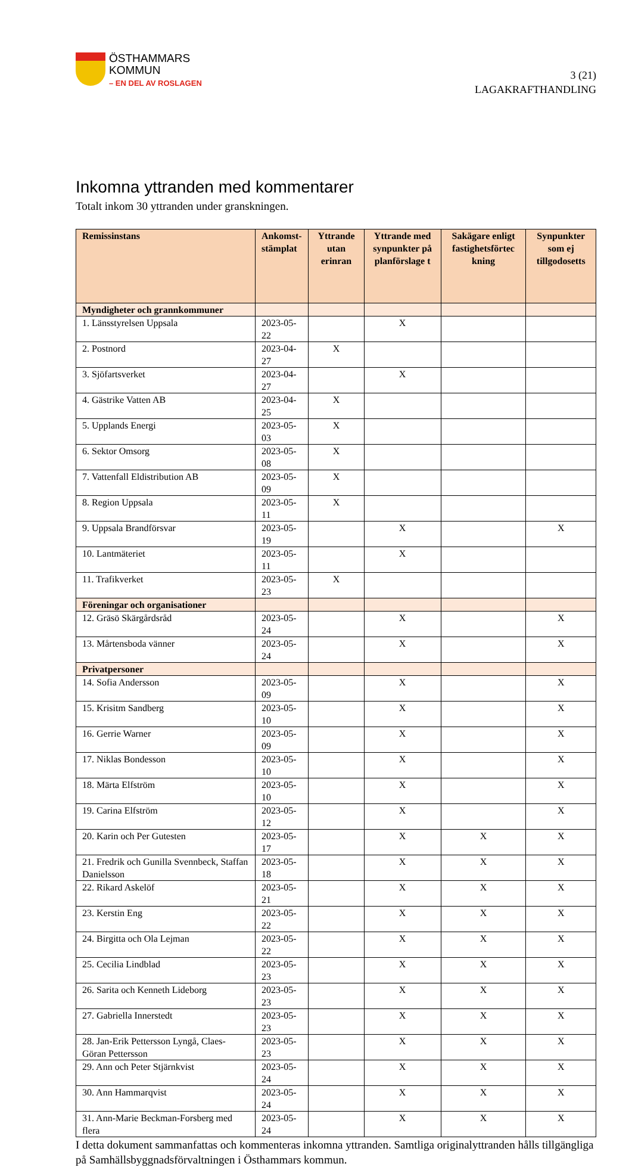ÖSTHAMMARS
KOMMUN
– EN DEL AV ROSLAGEN
3 (21)
LAGAKRAFTHANDLING
Inkomna yttranden med kommentarer
Totalt inkom 30 yttranden under granskningen.
| Remissinstans | Ankomst- stämplat | Yttrande utan erinran | Yttrande med synpunkter på planförslage t | Sakägare enligt fastighetsförtec kning | Synpunkter som ej tillgodosetts |
| --- | --- | --- | --- | --- | --- |
| Myndigheter och grannkommuner | | | | | |
| 1. Länsstyrelsen Uppsala | 2023-05-22 | | X | | |
| 2. Postnord | 2023-04-27 | X | | | |
| 3. Sjöfartsverket | 2023-04-27 | | X | | |
| 4. Gästrike Vatten AB | 2023-04-25 | X | | | |
| 5. Upplands Energi | 2023-05-03 | X | | | |
| 6. Sektor Omsorg | 2023-05-08 | X | | | |
| 7. Vattenfall Eldistribution AB | 2023-05-09 | X | | | |
| 8. Region Uppsala | 2023-05-11 | X | | | |
| 9. Uppsala Brandförsvar | 2023-05-19 | | X | | X |
| 10. Lantmäteriet | 2023-05-11 | | X | | |
| 11. Trafikverket | 2023-05-23 | X | | | |
| Föreningar och organisationer | | | | | |
| 12. Gräsö Skärgårdsråd | 2023-05-24 | | X | | X |
| 13. Mårtensboda vänner | 2023-05-24 | | X | | X |
| Privatpersoner | | | | | |
| 14. Sofia Andersson | 2023-05-09 | | X | | X |
| 15. Krisitm Sandberg | 2023-05-10 | | X | | X |
| 16. Gerrie Warner | 2023-05-09 | | X | | X |
| 17. Niklas Bondesson | 2023-05-10 | | X | | X |
| 18. Märta Elfström | 2023-05-10 | | X | | X |
| 19. Carina Elfström | 2023-05-12 | | X | | X |
| 20. Karin och Per Gutesten | 2023-05-17 | | X | X | X |
| 21. Fredrik och Gunilla Svennbeck, Staffan Danielsson | 2023-05-18 | | X | X | X |
| 22. Rikard Askelöf | 2023-05-21 | | X | X | X |
| 23. Kerstin Eng | 2023-05-22 | | X | X | X |
| 24. Birgitta och Ola Lejman | 2023-05-22 | | X | X | X |
| 25. Cecilia Lindblad | 2023-05-23 | | X | X | X |
| 26. Sarita och Kenneth Lideborg | 2023-05-23 | | X | X | X |
| 27. Gabriella Innerstedt | 2023-05-23 | | X | X | X |
| 28. Jan-Erik Pettersson Lyngå, Claes-Göran Pettersson | 2023-05-23 | | X | X | X |
| 29. Ann och Peter Stjärnkvist | 2023-05-24 | | X | X | X |
| 30. Ann Hammarqvist | 2023-05-24 | | X | X | X |
| 31. Ann-Marie Beckman-Forsberg med flera | 2023-05-24 | | X | X | X |
I detta dokument sammanfattas och kommenteras inkomna yttranden. Samtliga originalyttranden hålls tillgängliga på Samhällsbyggnadsförvaltningen i Östhammars kommun.